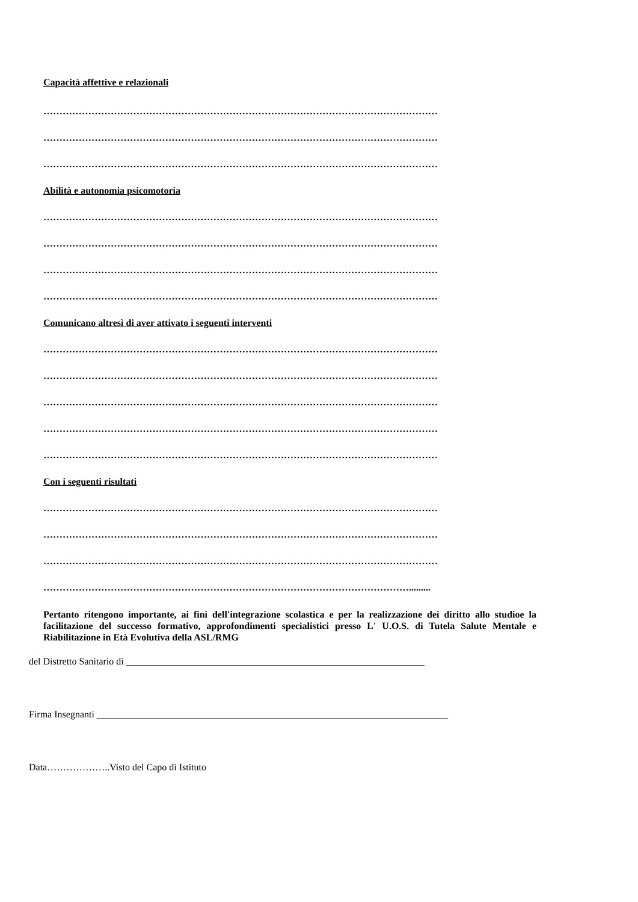Capacità affettive e relazionali
……………………………………………………………………………………………………………
……………………………………………………………………………………………………………
……………………………………………………………………………………………………………
Abilità e autonomia psicomotoria
……………………………………………………………………………………………………………
……………………………………………………………………………………………………………
……………………………………………………………………………………………………………
……………………………………………………………………………………………………………
Comunicano altresì di aver attivato i seguenti interventi
……………………………………………………………………………………………………………
……………………………………………………………………………………………………………
……………………………………………………………………………………………………………
……………………………………………………………………………………………………………
……………………………………………………………………………………………………………
Con i seguenti risultati
……………………………………………………………………………………………………………
……………………………………………………………………………………………………………
……………………………………………………………………………………………………………
…………………………………………………………………………………………………….........
Pertanto ritengono importante, ai fini dell'integrazione scolastica e per la realizzazione dei diritto allo studioe la facilitazione del successo formativo, approfondimenti specialistici presso L' U.O.S. di Tutela Salute Mentale e Riabilitazione in Età Evolutiva della ASL/RMG
del Distretto Sanitario di ______________________________________________________________
Firma Insegnanti _________________________________________________________________________
Data………………..Visto del Capo di Istituto